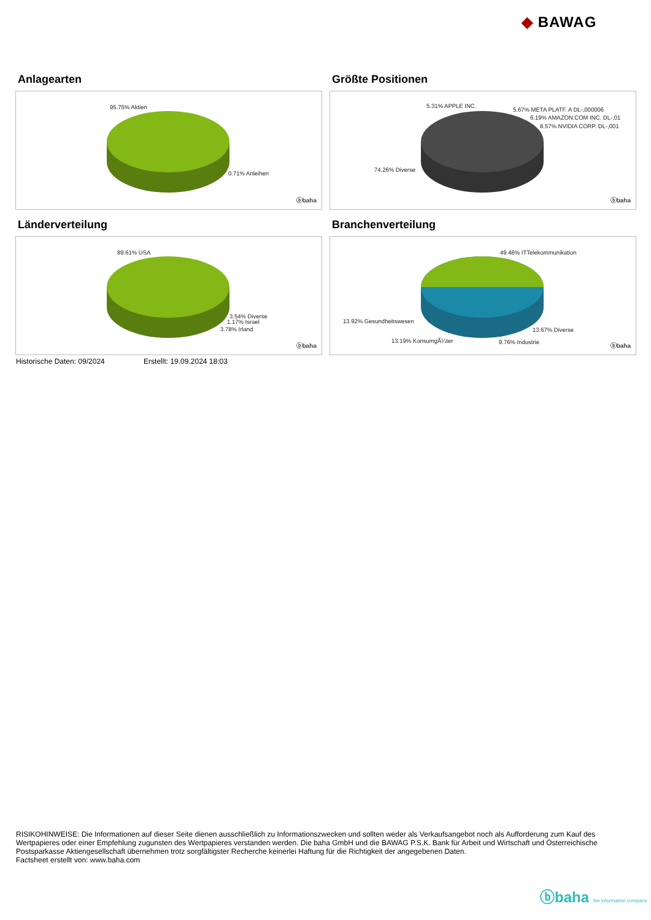◆ BAWAG
Anlagearten
95.75% Aktien
0.71% Anleihen
ⓑbaha
Größte Positionen
5.31% APPLE INC.
5.67% META PLATF. A DL-,000006
6.19% AMAZON.COM INC. DL-,01
8.57% NVIDIA CORP. DL-,001
74.26% Diverse
ⓑbaha
Länderverteilung
89.61% USA
3.54% Diverse
1.17% Israel
3.78% Irland
ⓑbaha
Branchenverteilung
49.46% ITTelekommunikation
13.92% Gesundheitswesen
13.67% Diverse
13.19% KonsumgÃ¼ter 9.76% Industrie
ⓑbaha
Historische Daten: 09/2024 Erstellt: 19.09.2024 18:03
RISIKOHINWEISE: Die Informationen auf dieser Seite dienen ausschließlich zu Informationszwecken und sollten weder als Verkaufsangebot noch als Aufforderung zum Kauf des Wertpapieres oder einer Empfehlung zugunsten des Wertpapieres verstanden werden. Die baha GmbH und die BAWAG P.S.K. Bank für Arbeit und Wirtschaft und Österreichische Postsparkasse Aktiengesellschaft übernehmen trotz sorgfältigster Recherche keinerlei Haftung für die Richtigkeit der angegebenen Daten.
Factsheet erstellt von: www.baha.com
ⓑbaha the information company